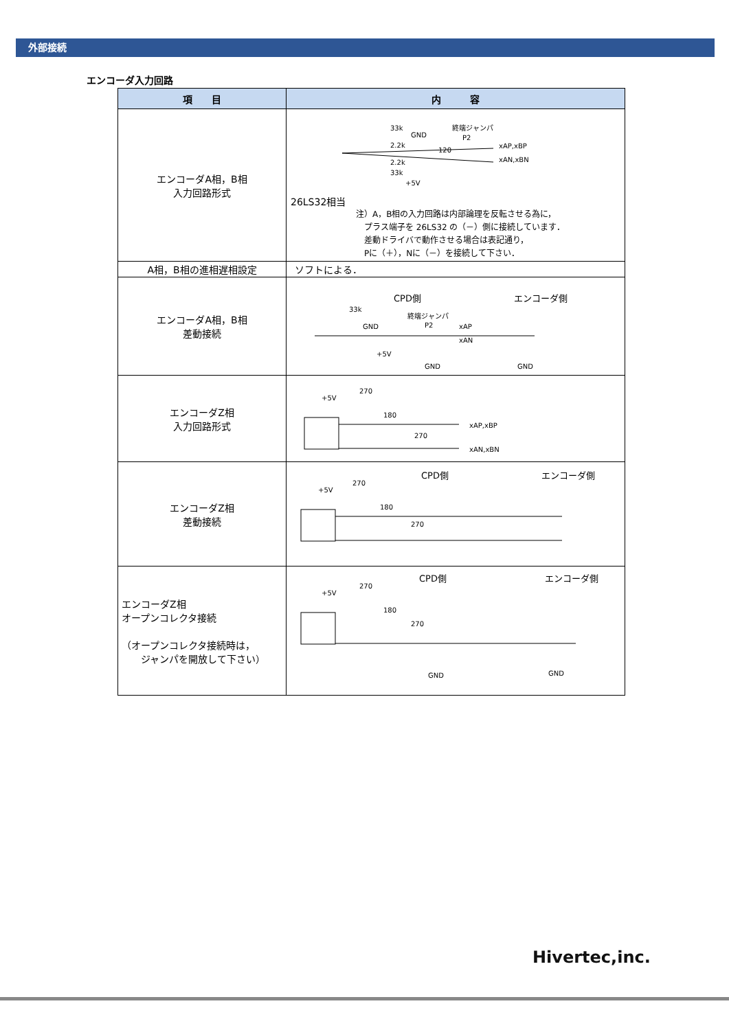外部接続
エンコーダ入力回路
| 項 目 | 内 容 |
| --- | --- |
| エンコーダA相，B相 入力回路形式 | 33k 2.2k 2.2k 33k GND 終端ジャンパ P2 120 xAP,xBP xAN,xBN +5V 26LS32相当 注）A，B相の入力回路は内部論理を反転させる為に， プラス端子を 26LS32 の（－）側に接続しています． 差動ドライバで動作させる場合は表記通り， Pに（＋），Nに（－）を接続して下さい． |
| A相，B相の進相遅相設定 | ソフトによる． |
| エンコーダA相，B相 差動接続 | CPD側 エンコーダ側 33k GND 終端ジャンパ P2 xAP xAN +5V GND GND |
| エンコーダZ相 入力回路形式 | +5V 270 180 270 xAP,xBP xAN,xBN |
| エンコーダZ相 差動接続 | CPD側 エンコーダ側 +5V 270 180 270 |
| エンコーダZ相 オープンコレクタ接続 （オープンコレクタ接続時は， ジャンパを開放して下さい） | CPD側 エンコーダ側 +5V 270 180 270 GND GND |
Hivertec,inc.